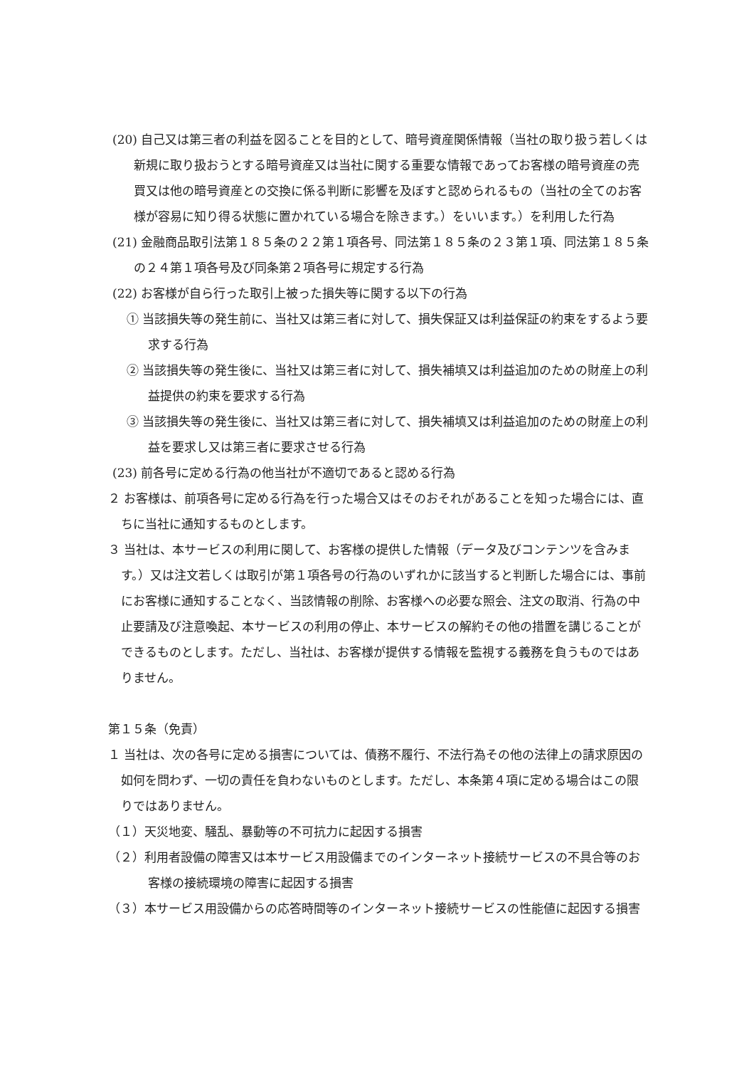(20) 自己又は第三者の利益を図ることを目的として、暗号資産関係情報（当社の取り扱う若しくは新規に取り扱おうとする暗号資産又は当社に関する重要な情報であってお客様の暗号資産の売買又は他の暗号資産との交換に係る判断に影響を及ぼすと認められるもの（当社の全てのお客様が容易に知り得る状態に置かれている場合を除きます。）をいいます。）を利用した行為
(21) 金融商品取引法第１８５条の２２第１項各号、同法第１８５条の２３第１項、同法第１８５条の２４第１項各号及び同条第２項各号に規定する行為
(22) お客様が自ら行った取引上被った損失等に関する以下の行為
① 当該損失等の発生前に、当社又は第三者に対して、損失保証又は利益保証の約束をするよう要求する行為
② 当該損失等の発生後に、当社又は第三者に対して、損失補填又は利益追加のための財産上の利益提供の約束を要求する行為
③ 当該損失等の発生後に、当社又は第三者に対して、損失補填又は利益追加のための財産上の利益を要求し又は第三者に要求させる行為
(23) 前各号に定める行為の他当社が不適切であると認める行為
２ お客様は、前項各号に定める行為を行った場合又はそのおそれがあることを知った場合には、直ちに当社に通知するものとします。
３ 当社は、本サービスの利用に関して、お客様の提供した情報（データ及びコンテンツを含みます。）又は注文若しくは取引が第１項各号の行為のいずれかに該当すると判断した場合には、事前にお客様に通知することなく、当該情報の削除、お客様への必要な照会、注文の取消、行為の中止要請及び注意喚起、本サービスの利用の停止、本サービスの解約その他の措置を講じることができるものとします。ただし、当社は、お客様が提供する情報を監視する義務を負うものではありません。
第１５条（免責）
１ 当社は、次の各号に定める損害については、債務不履行、不法行為その他の法律上の請求原因の如何を問わず、一切の責任を負わないものとします。ただし、本条第４項に定める場合はこの限りではありません。
（１）天災地変、騒乱、暴動等の不可抗力に起因する損害
（２）利用者設備の障害又は本サービス用設備までのインターネット接続サービスの不具合等のお客様の接続環境の障害に起因する損害
（３）本サービス用設備からの応答時間等のインターネット接続サービスの性能値に起因する損害